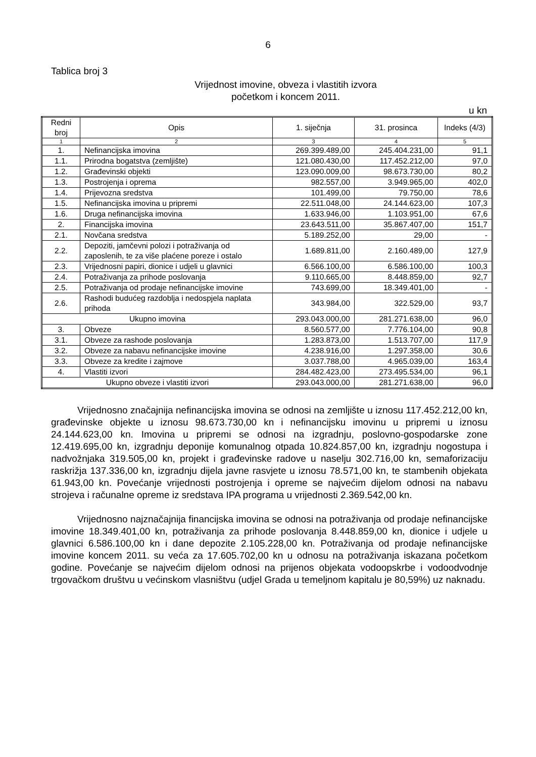6
Tablica broj 3
Vrijednost imovine, obveza i vlastitih izvora
početkom i koncem 2011.
u kn
| Redni broj | Opis | 1. siječnja | 31. prosinca | Indeks (4/3) |
| --- | --- | --- | --- | --- |
| 1 | 2 | 3 | 4 | 5 |
| 1. | Nefinancijska imovina | 269.399.489,00 | 245.404.231,00 | 91,1 |
| 1.1. | Prirodna bogatstva (zemljište) | 121.080.430,00 | 117.452.212,00 | 97,0 |
| 1.2. | Građevinski objekti | 123.090.009,00 | 98.673.730,00 | 80,2 |
| 1.3. | Postrojenja i oprema | 982.557,00 | 3.949.965,00 | 402,0 |
| 1.4. | Prijevozna sredstva | 101.499,00 | 79.750,00 | 78,6 |
| 1.5. | Nefinancijska imovina u pripremi | 22.511.048,00 | 24.144.623,00 | 107,3 |
| 1.6. | Druga nefinancijska imovina | 1.633.946,00 | 1.103.951,00 | 67,6 |
| 2. | Financijska imovina | 23.643.511,00 | 35.867.407,00 | 151,7 |
| 2.1. | Novčana sredstva | 5.189.252,00 | 29,00 | - |
| 2.2. | Depoziti, jamčevni polozi i potraživanja od zaposlenih, te za više plaćene poreze i ostalo | 1.689.811,00 | 2.160.489,00 | 127,9 |
| 2.3. | Vrijednosni papiri, dionice i udjeli u glavnici | 6.566.100,00 | 6.586.100,00 | 100,3 |
| 2.4. | Potraživanja za prihode poslovanja | 9.110.665,00 | 8.448.859,00 | 92,7 |
| 2.5. | Potraživanja od prodaje nefinancijske imovine | 743.699,00 | 18.349.401,00 | - |
| 2.6. | Rashodi budućeg razdoblja i nedospjela naplata prihoda | 343.984,00 | 322.529,00 | 93,7 |
| Ukupno imovina | | 293.043.000,00 | 281.271.638,00 | 96,0 |
| 3. | Obveze | 8.560.577,00 | 7.776.104,00 | 90,8 |
| 3.1. | Obveze za rashode poslovanja | 1.283.873,00 | 1.513.707,00 | 117,9 |
| 3.2. | Obveze za nabavu nefinancijske imovine | 4.238.916,00 | 1.297.358,00 | 30,6 |
| 3.3. | Obveze za kredite i zajmove | 3.037.788,00 | 4.965.039,00 | 163,4 |
| 4. | Vlastiti izvori | 284.482.423,00 | 273.495.534,00 | 96,1 |
| Ukupno obveze i vlastiti izvori | | 293.043.000,00 | 281.271.638,00 | 96,0 |
Vrijednosno značajnija nefinancijska imovina se odnosi na zemljište u iznosu 117.452.212,00 kn, građevinske objekte u iznosu 98.673.730,00 kn i nefinancijsku imovinu u pripremi u iznosu 24.144.623,00 kn. Imovina u pripremi se odnosi na izgradnju, poslovno-gospodarske zone 12.419.695,00 kn, izgradnju deponije komunalnog otpada 10.824.857,00 kn, izgradnju nogostupa i nadvožnjaka 319.505,00 kn, projekt i građevinske radove u naselju 302.716,00 kn, semaforizaciju raskrižja 137.336,00 kn, izgradnju dijela javne rasvjete u iznosu 78.571,00 kn, te stambenih objekata 61.943,00 kn. Povećanje vrijednosti postrojenja i opreme se najvećim dijelom odnosi na nabavu strojeva i računalne opreme iz sredstava IPA programa u vrijednosti 2.369.542,00 kn.
Vrijednosno najznačajnija financijska imovina se odnosi na potraživanja od prodaje nefinancijske imovine 18.349.401,00 kn, potraživanja za prihode poslovanja 8.448.859,00 kn, dionice i udjele u glavnici 6.586.100,00 kn i dane depozite 2.105.228,00 kn. Potraživanja od prodaje nefinancijske imovine koncem 2011. su veća za 17.605.702,00 kn u odnosu na potraživanja iskazana početkom godine. Povećanje se najvećim dijelom odnosi na prijenos objekata vodoopskrbe i vodoodvodnje trgovačkom društvu u većinskom vlasništvu (udjel Grada u temeljnom kapitalu je 80,59%) uz naknadu.